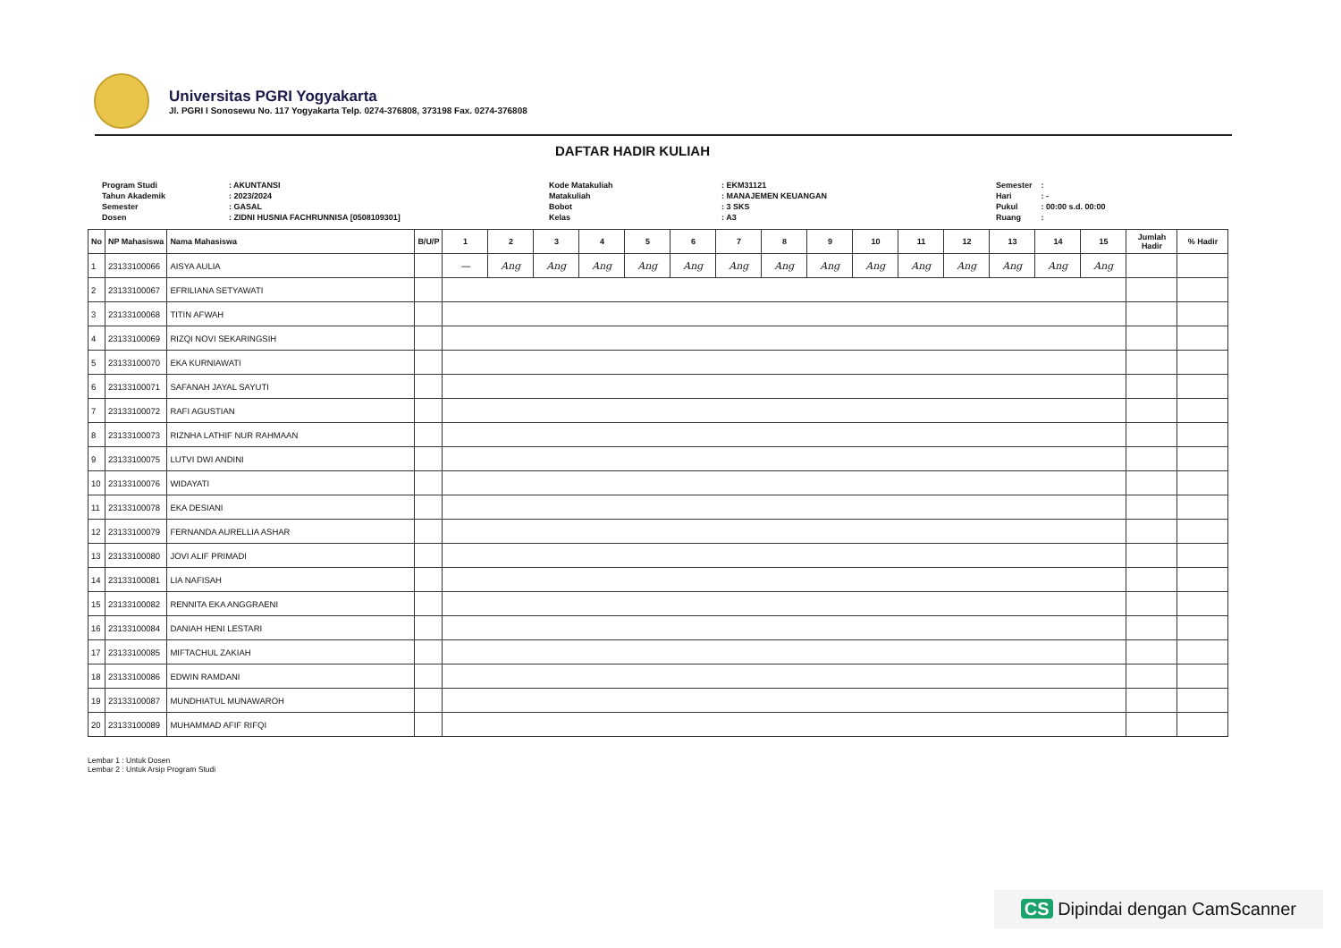Universitas PGRI Yogyakarta
Jl. PGRI I Sonosewu No. 117 Yogyakarta Telp. 0274-376808, 373198 Fax. 0274-376808
DAFTAR HADIR KULIAH
| Program Studi | : AKUNTANSI |
| Tahun Akademik | : 2023/2024 |
| Semester | : GASAL |
| Dosen | : ZIDNI HUSNIA FACHRUNNISA [0508109301] |
| Kode Matakuliah | : EKM31121 |
| Matakuliah | : MANAJEMEN KEUANGAN |
| Bobot | : 3 SKS |
| Kelas | : A3 |
| Semester | : |
| Hari | : - |
| Pukul | : 00:00 s.d. 00:00 |
| Ruang | : |
| No | NP Mahasiswa | Nama Mahasiswa | B/U/P | 1 | 2 | 3 | 4 | 5 | 6 | 7 | 8 | 9 | 10 | 11 | 12 | 13 | 14 | 15 | Jumlah Hadir | % Hadir |
| --- | --- | --- | --- | --- | --- | --- | --- | --- | --- | --- | --- | --- | --- | --- | --- | --- | --- | --- | --- | --- |
| 1 | 23133100066 | AISYA AULIA | | — | Ang | Ang | Ang | Ang | Ang | Ang | Ang | Ang | Ang | Ang | Ang | Ang | Ang | Ang | | |
| 2 | 23133100067 | EFRILIANA SETYAWATI | | | | | | | | | | | | | | | | | | |
| 3 | 23133100068 | TITIN AFWAH | | | | | | | | | | | | | | | | | | |
| 4 | 23133100069 | RIZQI NOVI SEKARINGSIH | | | | | | | | | | | | | | | | | | |
| 5 | 23133100070 | EKA KURNIAWATI | | | | | | | | | | | | | | | | | | |
| 6 | 23133100071 | SAFANAH JAYAL SAYUTI | | | | | | | | | | | | | | | | | | |
| 7 | 23133100072 | RAFI AGUSTIAN | | | | | | | | | | | | | | | | | | |
| 8 | 23133100073 | RIZNHA LATHIF NUR RAHMAAN | | | | | | | | | | | | | | | | | | |
| 9 | 23133100075 | LUTVI DWI ANDINI | | | | | | | | | | | | | | | | | | |
| 10 | 23133100076 | WIDAYATI | | | | | | | | | | | | | | | | | | |
| 11 | 23133100078 | EKA DESIANI | | | | | | | | | | | | | | | | | | |
| 12 | 23133100079 | FERNANDA AURELLIA ASHAR | | | | | | | | | | | | | | | | | | |
| 13 | 23133100080 | JOVI ALIF PRIMADI | | | | | | | | | | | | | | | | | | |
| 14 | 23133100081 | LIA NAFISAH | | | | | | | | | | | | | | | | | | |
| 15 | 23133100082 | RENNITA EKA ANGGRAENI | | | | | | | | | | | | | | | | | | |
| 16 | 23133100084 | DANIAH HENI LESTARI | | | | | | | | | | | | | | | | | | |
| 17 | 23133100085 | MIFTACHUL ZAKIAH | | | | | | | | | | | | | | | | | | |
| 18 | 23133100086 | EDWIN RAMDANI | | | | | | | | | | | | | | | | | | |
| 19 | 23133100087 | MUNDHIATUL MUNAWAROH | | | | | | | | | | | | | | | | | | |
| 20 | 23133100089 | MUHAMMAD AFIF RIFQI | | | | | | | | | | | | | | | | | | |
Lembar 1 : Untuk Dosen
Lembar 2 : Untuk Arsip Program Studi
CS Dipindai dengan CamScanner